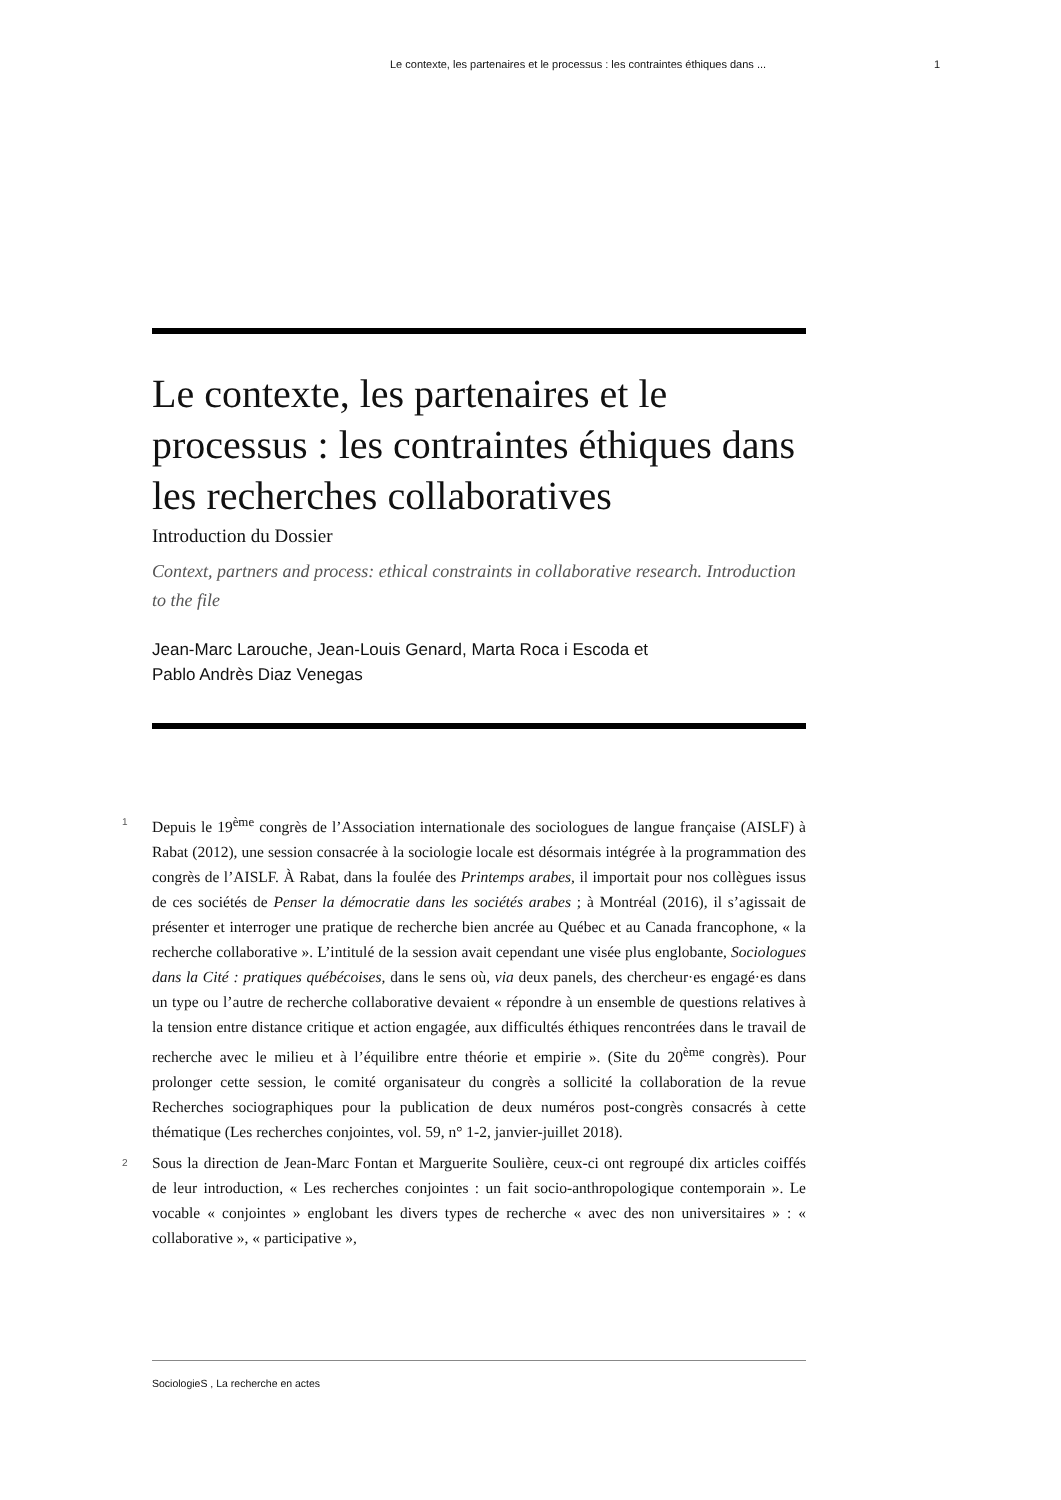Le contexte, les partenaires et le processus : les contraintes éthiques dans ... 1
Le contexte, les partenaires et le processus : les contraintes éthiques dans les recherches collaboratives
Introduction du Dossier
Context, partners and process: ethical constraints in collaborative research. Introduction to the file
Jean-Marc Larouche, Jean-Louis Genard, Marta Roca i Escoda et
Pablo Andrès Diaz Venegas
1 Depuis le 19<sup>ème</sup> congrès de l’Association internationale des sociologues de langue française (AISLF) à Rabat (2012), une session consacrée à la sociologie locale est désormais intégrée à la programmation des congrès de l’AISLF. À Rabat, dans la foulée des Printemps arabes, il importait pour nos collègues issus de ces sociétés de Penser la démocratie dans les sociétés arabes ; à Montréal (2016), il s’agissait de présenter et interroger une pratique de recherche bien ancrée au Québec et au Canada francophone, « la recherche collaborative ». L’intitulé de la session avait cependant une visée plus englobante, Sociologues dans la Cité : pratiques québécoises, dans le sens où, via deux panels, des chercheur·es engagé·es dans un type ou l’autre de recherche collaborative devaient « répondre à un ensemble de questions relatives à la tension entre distance critique et action engagée, aux difficultés éthiques rencontrées dans le travail de recherche avec le milieu et à l’équilibre entre théorie et empirie ». (Site du 20<sup>ème</sup> congrès). Pour prolonger cette session, le comité organisateur du congrès a sollicité la collaboration de la revue Recherches sociographiques pour la publication de deux numéros post-congrès consacrés à cette thématique (Les recherches conjointes, vol. 59, n° 1-2, janvier-juillet 2018).
2 Sous la direction de Jean-Marc Fontan et Marguerite Soulière, ceux-ci ont regroupé dix articles coiffés de leur introduction, « Les recherches conjointes : un fait socio-anthropologique contemporain ». Le vocable « conjointes » englobant les divers types de recherche « avec des non universitaires » : « collaborative », « participative »,
SociologieS , La recherche en actes